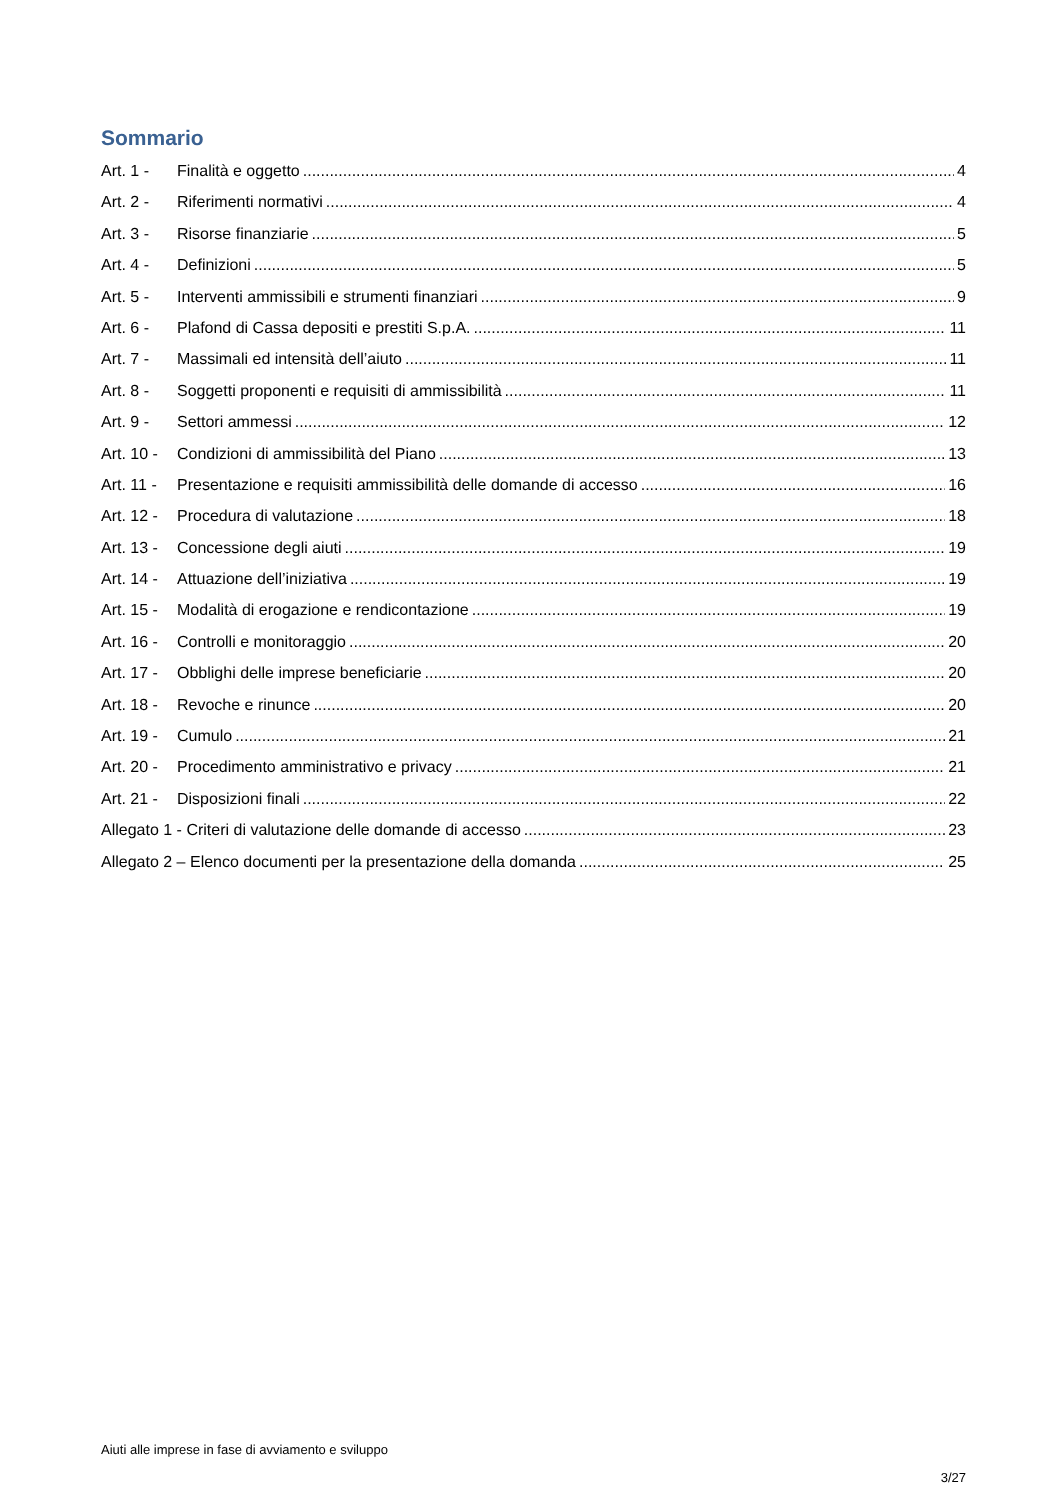Sommario
Art. 1 - Finalità e oggetto 4
Art. 2 - Riferimenti normativi 4
Art. 3 - Risorse finanziarie 5
Art. 4 - Definizioni 5
Art. 5 - Interventi ammissibili e strumenti finanziari 9
Art. 6 - Plafond di Cassa depositi e prestiti S.p.A. 11
Art. 7 - Massimali ed intensità dell’aiuto 11
Art. 8 - Soggetti proponenti e requisiti di ammissibilità 11
Art. 9 - Settori ammessi 12
Art. 10 - Condizioni di ammissibilità del Piano 13
Art. 11 - Presentazione e requisiti ammissibilità delle domande di accesso 16
Art. 12 - Procedura di valutazione 18
Art. 13 - Concessione degli aiuti 19
Art. 14 - Attuazione dell’iniziativa 19
Art. 15 - Modalità di erogazione e rendicontazione 19
Art. 16 - Controlli e monitoraggio 20
Art. 17 - Obblighi delle imprese beneficiarie 20
Art. 18 - Revoche e rinunce 20
Art. 19 - Cumulo 21
Art. 20 - Procedimento amministrativo e privacy 21
Art. 21 - Disposizioni finali 22
Allegato 1 - Criteri di valutazione delle domande di accesso 23
Allegato 2 – Elenco documenti per la presentazione della domanda 25
Aiuti alle imprese in fase di avviamento e sviluppo
3/27